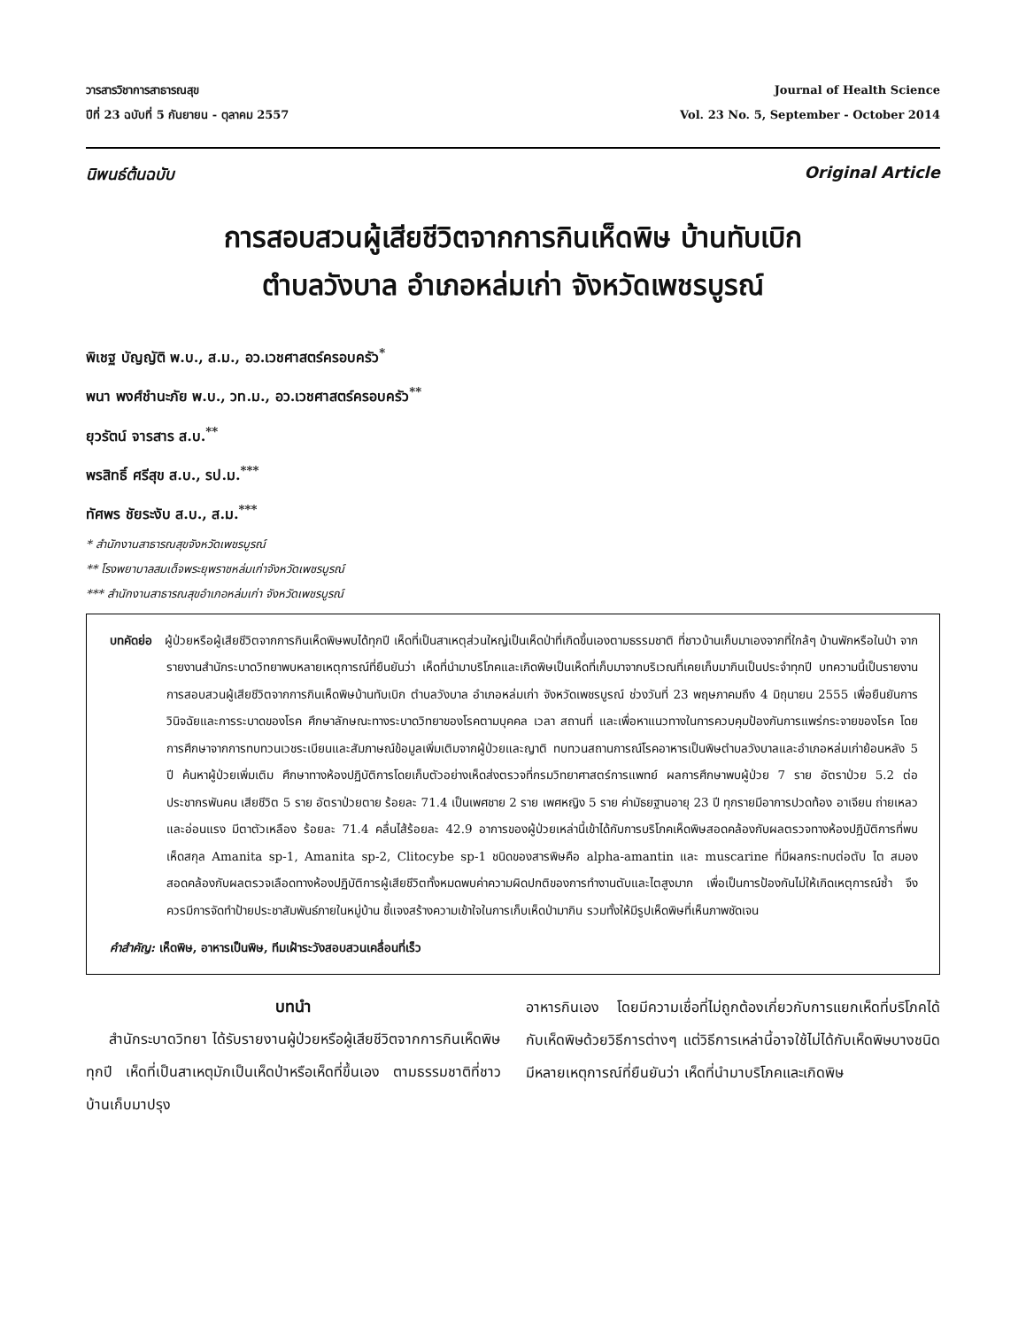วารสารวิชาการสาธารณสุข
ปีที่ 23 ฉบับที่ 5 กันยายน - ตุลาคม 2557
Journal of Health Science
Vol. 23 No. 5, September - October 2014
นิพนธ์ต้นฉบับ Original Article
การสอบสวนผู้เสียชีวิตจากการกินเห็ดพิษ บ้านทับเบิก
ตำบลวังบาล อำเภอหล่มเก่า จังหวัดเพชรบูรณ์
พิเชฐ บัญญัติ พ.บ., ส.ม., อว.เวชศาสตร์ครอบครัว<sup>*</sup>
พนา พงศ์ชำนะภัย พ.บ., วท.ม., อว.เวชศาสตร์ครอบครัว<sup>**</sup>
ยุวรัตน์ จารสาร ส.บ.<sup>**</sup>
พรสิทธิ์ ศรีสุข ส.บ., รป.ม.<sup>***</sup>
ทัศพร ชัยระงับ ส.บ., ส.ม.<sup>***</sup>
* สำนักงานสาธารณสุขจังหวัดเพชรบูรณ์
** โรงพยาบาลสมเด็จพระยุพราชหล่มเก่าจังหวัดเพชรบูรณ์
*** สำนักงานสาธารณสุขอำเภอหล่มเก่า จังหวัดเพชรบูรณ์
บทคัดย่อ ผู้ป่วยหรือผู้เสียชีวิตจากการกินเห็ดพิษพบได้ทุกปี เห็ดที่เป็นสาเหตุส่วนใหญ่เป็นเห็ดป่าที่เกิดขึ้นเองตามธรรมชาติ ที่ชาวบ้านเก็บมาเองจากที่ใกล้ๆ บ้านพักหรือในป่า จากรายงานสำนักระบาดวิทยาพบหลายเหตุการณ์ที่ยืนยันว่า เห็ดที่นำมาบริโภคและเกิดพิษเป็นเห็ดที่เก็บมาจากบริเวณที่เคยเก็บมากินเป็นประจำทุกปี บทความนี้เป็นรายงานการสอบสวนผู้เสียชีวิตจากการกินเห็ดพิษบ้านทับเบิก ตำบลวังบาล อำเภอหล่มเก่า จังหวัดเพชรบูรณ์ ช่วงวันที่ 23 พฤษภาคมถึง 4 มิถุนายน 2555 เพื่อยืนยันการวินิจฉัยและการระบาดของโรค ศึกษาลักษณะทางระบาดวิทยาของโรคตามบุคคล เวลา สถานที่ และเพื่อหาแนวทางในการควบคุมป้องกันการแพร่กระจายของโรค โดยการศึกษาจากการทบทวนเวชระเบียนและสัมภาษณ์ข้อมูลเพิ่มเติมจากผู้ป่วยและญาติ ทบทวนสถานการณ์โรคอาหารเป็นพิษตำบลวังบาลและอำเภอหล่มเก่าย้อนหลัง 5 ปี ค้นหาผู้ป่วยเพิ่มเติม ศึกษาทางห้องปฏิบัติการโดยเก็บตัวอย่างเห็ดส่งตรวจที่กรมวิทยาศาสตร์การแพทย์ ผลการศึกษาพบผู้ป่วย 7 ราย อัตราป่วย 5.2 ต่อประชากรพันคน เสียชีวิต 5 ราย อัตราป่วยตาย ร้อยละ 71.4 เป็นเพศชาย 2 ราย เพศหญิง 5 ราย ค่ามัธยฐานอายุ 23 ปี ทุกรายมีอาการปวดท้อง อาเจียน ถ่ายเหลว และอ่อนแรง มีตาตัวเหลือง ร้อยละ 71.4 คลื่นไส้ร้อยละ 42.9 อาการของผู้ป่วยเหล่านี้เข้าได้กับการบริโภคเห็ดพิษสอดคล้องกับผลตรวจทางห้องปฏิบัติการที่พบเห็ดสกุล Amanita sp-1, Amanita sp-2, Clitocybe sp-1 ชนิดของสารพิษคือ alpha-amantin และ muscarine ที่มีผลกระทบต่อตับ ไต สมอง สอดคล้องกับผลตรวจเลือดทางห้องปฏิบัติการผู้เสียชีวิตทั้งหมดพบค่าความผิดปกติของการทำงานตับและไตสูงมาก เพื่อเป็นการป้องกันไม่ให้เกิดเหตุการณ์ซ้ำ จึงควรมีการจัดทำป้ายประชาสัมพันธ์ภายในหมู่บ้าน ชี้แจงสร้างความเข้าใจในการเก็บเห็ดป่ามากิน รวมทั้งให้มีรูปเห็ดพิษที่เห็นภาพชัดเจน
คำสำคัญ: เห็ดพิษ, อาหารเป็นพิษ, ทีมเฝ้าระวังสอบสวนเคลื่อนที่เร็ว
บทนำ
สำนักระบาดวิทยา ได้รับรายงานผู้ป่วยหรือผู้เสียชีวิตจากการกินเห็ดพิษทุกปี เห็ดที่เป็นสาเหตุมักเป็นเห็ดป่าหรือเห็ดที่ขึ้นเอง ตามธรรมชาติที่ชาวบ้านเก็บมาปรุง
อาหารกินเอง โดยมีความเชื่อที่ไม่ถูกต้องเกี่ยวกับการแยกเห็ดที่บริโภคได้กับเห็ดพิษด้วยวิธีการต่างๆ แต่วิธีการเหล่านี้อาจใช้ไม่ได้กับเห็ดพิษบางชนิด มีหลายเหตุการณ์ที่ยืนยันว่า เห็ดที่นำมาบริโภคและเกิดพิษ